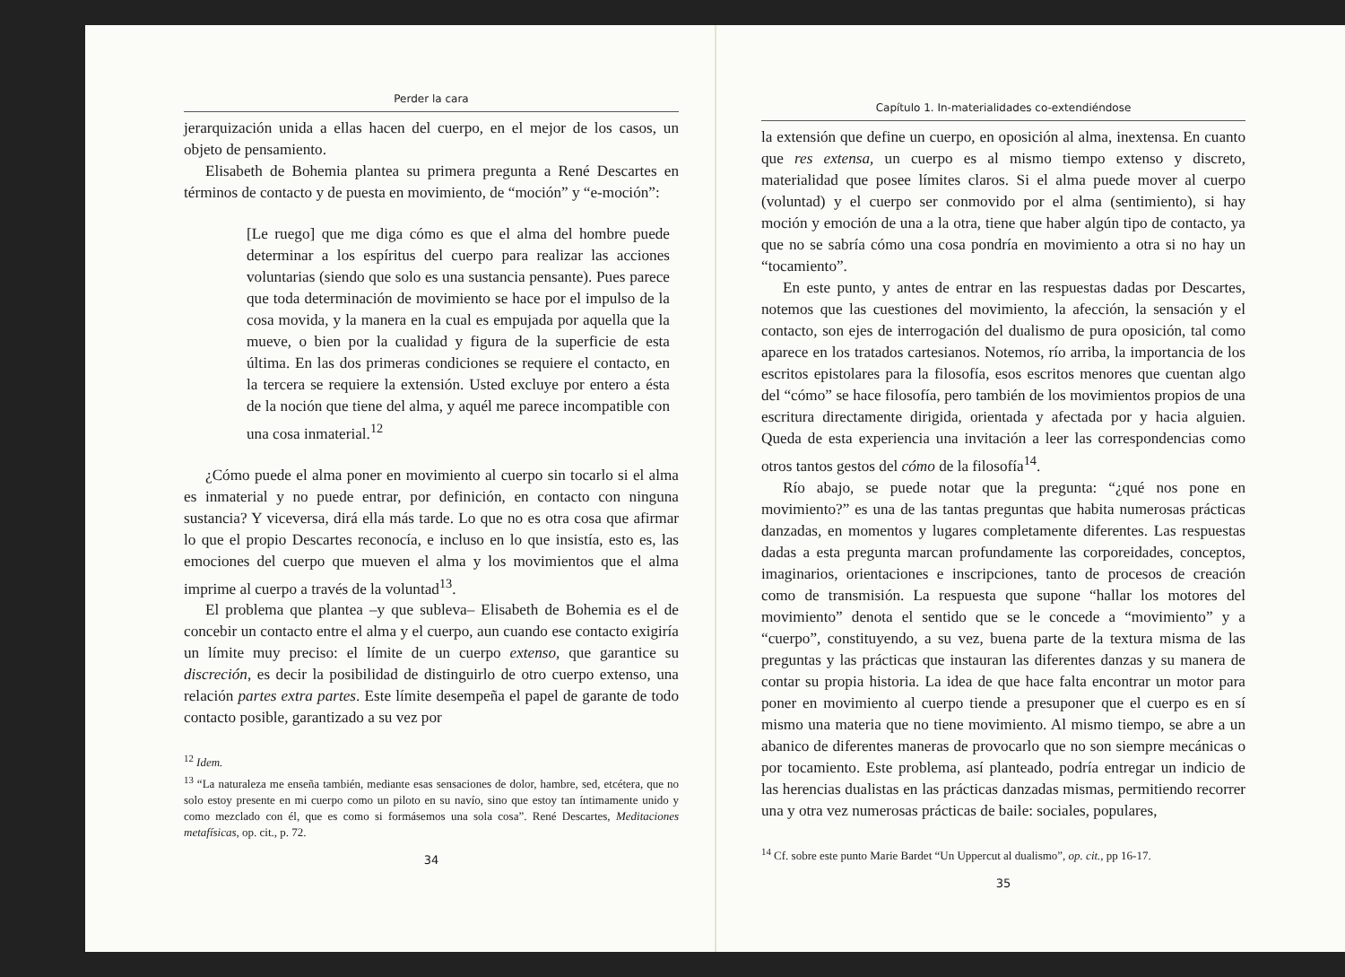Perder la cara
jerarquización unida a ellas hacen del cuerpo, en el mejor de los casos, un objeto de pensamiento.
Elisabeth de Bohemia plantea su primera pregunta a René Descartes en términos de contacto y de puesta en movimiento, de “moción” y “e-moción”:
[Le ruego] que me diga cómo es que el alma del hombre puede determinar a los espíritus del cuerpo para realizar las acciones voluntarias (siendo que solo es una sustancia pensante). Pues parece que toda determinación de movimiento se hace por el impulso de la cosa movida, y la manera en la cual es empujada por aquella que la mueve, o bien por la cualidad y figura de la superficie de esta última. En las dos primeras condiciones se requiere el contacto, en la tercera se requiere la extensión. Usted excluye por entero a ésta de la noción que tiene del alma, y aquél me parece incompatible con una cosa inmaterial.<sup>12</sup>
¿Cómo puede el alma poner en movimiento al cuerpo sin tocarlo si el alma es inmaterial y no puede entrar, por definición, en contacto con ninguna sustancia? Y viceversa, dirá ella más tarde. Lo que no es otra cosa que afirmar lo que el propio Descartes reconocía, e incluso en lo que insistía, esto es, las emociones del cuerpo que mueven el alma y los movimientos que el alma imprime al cuerpo a través de la voluntad<sup>13</sup>.
El problema que plantea –y que subleva– Elisabeth de Bohemia es el de concebir un contacto entre el alma y el cuerpo, aun cuando ese contacto exigiría un límite muy preciso: el límite de un cuerpo extenso, que garantice su discreción, es decir la posibilidad de distinguirlo de otro cuerpo extenso, una relación partes extra partes. Este límite desempeña el papel de garante de todo contacto posible, garantizado a su vez por
<sup>12</sup> Idem.
<sup>13</sup> “La naturaleza me enseña también, mediante esas sensaciones de dolor, hambre, sed, etcétera, que no solo estoy presente en mi cuerpo como un piloto en su navío, sino que estoy tan íntimamente unido y como mezclado con él, que es como si formásemos una sola cosa”. René Descartes, Meditaciones metafísicas, op. cit., p. 72.
34
Capítulo 1. In-materialidades co-extendiéndose
la extensión que define un cuerpo, en oposición al alma, inextensa. En cuanto que res extensa, un cuerpo es al mismo tiempo extenso y discreto, materialidad que posee límites claros. Si el alma puede mover al cuerpo (voluntad) y el cuerpo ser conmovido por el alma (sentimiento), si hay moción y emoción de una a la otra, tiene que haber algún tipo de contacto, ya que no se sabría cómo una cosa pondría en movimiento a otra si no hay un “tocamiento”.
En este punto, y antes de entrar en las respuestas dadas por Descartes, notemos que las cuestiones del movimiento, la afección, la sensación y el contacto, son ejes de interrogación del dualismo de pura oposición, tal como aparece en los tratados cartesianos. Notemos, río arriba, la importancia de los escritos epistolares para la filosofía, esos escritos menores que cuentan algo del “cómo” se hace filosofía, pero también de los movimientos propios de una escritura directamente dirigida, orientada y afectada por y hacia alguien. Queda de esta experiencia una invitación a leer las correspondencias como otros tantos gestos del cómo de la filosofía<sup>14</sup>.
Río abajo, se puede notar que la pregunta: “¿qué nos pone en movimiento?” es una de las tantas preguntas que habita numerosas prácticas danzadas, en momentos y lugares completamente diferentes. Las respuestas dadas a esta pregunta marcan profundamente las corporeidades, conceptos, imaginarios, orientaciones e inscripciones, tanto de procesos de creación como de transmisión. La respuesta que supone “hallar los motores del movimiento” denota el sentido que se le concede a “movimiento” y a “cuerpo”, constituyendo, a su vez, buena parte de la textura misma de las preguntas y las prácticas que instauran las diferentes danzas y su manera de contar su propia historia. La idea de que hace falta encontrar un motor para poner en movimiento al cuerpo tiende a presuponer que el cuerpo es en sí mismo una materia que no tiene movimiento. Al mismo tiempo, se abre a un abanico de diferentes maneras de provocarlo que no son siempre mecánicas o por tocamiento. Este problema, así planteado, podría entregar un indicio de las herencias dualistas en las prácticas danzadas mismas, permitiendo recorrer una y otra vez numerosas prácticas de baile: sociales, populares,
<sup>14</sup> Cf. sobre este punto Marie Bardet “Un Uppercut al dualismo”, op. cit., pp 16-17.
35